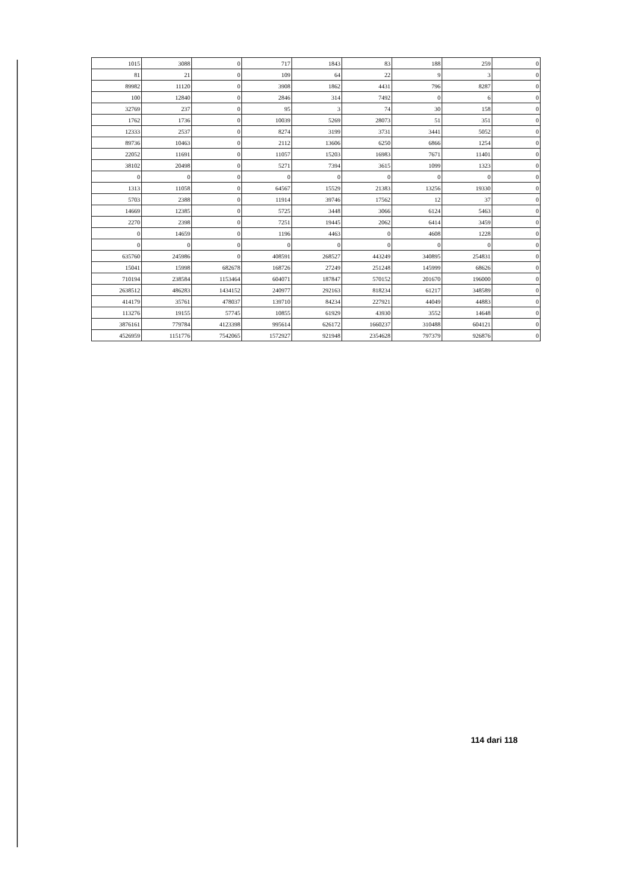| 1015 | 3088 | 0 | 717 | 1843 | 83 | 188 | 259 | 0 |
| 81 | 21 | 0 | 109 | 64 | 22 | 9 | 3 | 0 |
| 89982 | 11120 | 0 | 3908 | 1862 | 4431 | 796 | 8287 | 0 |
| 100 | 12840 | 0 | 2846 | 314 | 7492 | 0 | 6 | 0 |
| 32769 | 237 | 0 | 95 | 3 | 74 | 30 | 158 | 0 |
| 1762 | 1736 | 0 | 10039 | 5269 | 28073 | 51 | 351 | 0 |
| 12333 | 2537 | 0 | 8274 | 3199 | 3731 | 3441 | 5052 | 0 |
| 89736 | 10463 | 0 | 2112 | 13606 | 6250 | 6866 | 1254 | 0 |
| 22052 | 11691 | 0 | 11057 | 15203 | 16983 | 7671 | 11401 | 0 |
| 38102 | 20498 | 0 | 5271 | 7394 | 3615 | 1099 | 1323 | 0 |
| 0 | 0 | 0 | 0 | 0 | 0 | 0 | 0 | 0 |
| 1313 | 11058 | 0 | 64567 | 15529 | 21383 | 13256 | 19330 | 0 |
| 5703 | 2388 | 0 | 11914 | 39746 | 17562 | 12 | 37 | 0 |
| 14669 | 12385 | 0 | 5725 | 3448 | 3066 | 6124 | 5463 | 0 |
| 2270 | 2398 | 0 | 7251 | 19445 | 2062 | 6414 | 3459 | 0 |
| 0 | 14659 | 0 | 1196 | 4463 | 0 | 4608 | 1228 | 0 |
| 0 | 0 | 0 | 0 | 0 | 0 | 0 | 0 | 0 |
| 635760 | 245986 | 0 | 408591 | 268527 | 443249 | 340895 | 254831 | 0 |
| 15041 | 15998 | 682678 | 168726 | 27249 | 251248 | 145999 | 68626 | 0 |
| 710194 | 238584 | 1153464 | 604071 | 187847 | 570152 | 201670 | 196000 | 0 |
| 2638512 | 486283 | 1434152 | 240977 | 292163 | 818234 | 61217 | 348589 | 0 |
| 414179 | 35761 | 478037 | 139710 | 84234 | 227921 | 44049 | 44883 | 0 |
| 113276 | 19155 | 57745 | 10855 | 61929 | 43930 | 3552 | 14648 | 0 |
| 3876161 | 779784 | 4123398 | 995614 | 626172 | 1660237 | 310488 | 604121 | 0 |
| 4526959 | 1151776 | 7542065 | 1572927 | 921948 | 2354628 | 797379 | 926876 | 0 |
114 dari 118